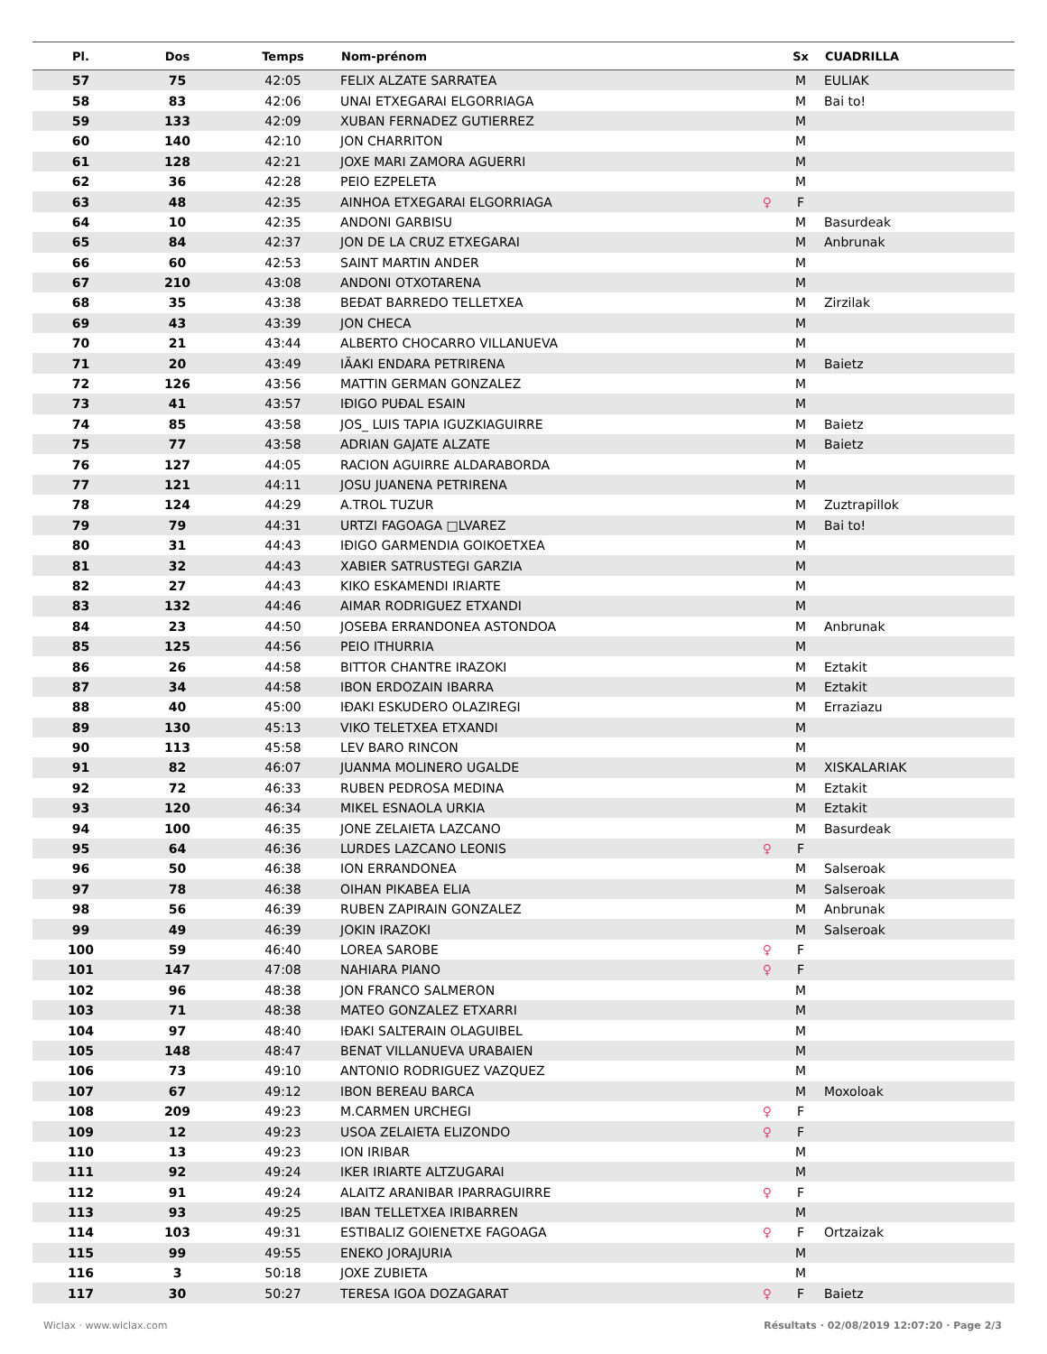| Pl. | Dos | Temps | Nom-prénom | | Sx | CUADRILLA |
| --- | --- | --- | --- | --- | --- | --- |
| 57 | 75 | 42:05 | FELIX ALZATE SARRATEA | | M | EULIAK |
| 58 | 83 | 42:06 | UNAI ETXEGARAI ELGORRIAGA | | M | Bai to! |
| 59 | 133 | 42:09 | XUBAN FERNADEZ GUTIERREZ | | M | |
| 60 | 140 | 42:10 | JON CHARRITON | | M | |
| 61 | 128 | 42:21 | JOXE MARI ZAMORA AGUERRI | | M | |
| 62 | 36 | 42:28 | PEIO EZPELETA | | M | |
| 63 | 48 | 42:35 | AINHOA ETXEGARAI ELGORRIAGA | ♀ | F | |
| 64 | 10 | 42:35 | ANDONI GARBISU | | M | Basurdeak |
| 65 | 84 | 42:37 | JON DE LA CRUZ ETXEGARAI | | M | Anbrunak |
| 66 | 60 | 42:53 | SAINT MARTIN ANDER | | M | |
| 67 | 210 | 43:08 | ANDONI OTXOTARENA | | M | |
| 68 | 35 | 43:38 | BEÐAT BARREDO TELLETXEA | | M | Zirzilak |
| 69 | 43 | 43:39 | JON CHECA | | M | |
| 70 | 21 | 43:44 | ALBERTO CHOCARRO VILLANUEVA | | M | |
| 71 | 20 | 43:49 | IÃAKI ENDARA PETRIRENA | | M | Baietz |
| 72 | 126 | 43:56 | MATTIN GERMAN GONZALEZ | | M | |
| 73 | 41 | 43:57 | IÐIGO PUÐAL ESAIN | | M | |
| 74 | 85 | 43:58 | JOS_ LUIS TAPIA IGUZKIAGUIRRE | | M | Baietz |
| 75 | 77 | 43:58 | ADRIAN GAJATE ALZATE | | M | Baietz |
| 76 | 127 | 44:05 | RACION AGUIRRE ALDARABORDA | | M | |
| 77 | 121 | 44:11 | JOSU JUANENA PETRIRENA | | M | |
| 78 | 124 | 44:29 | A.TROL TUZUR | | M | Zuztrapillok |
| 79 | 79 | 44:31 | URTZI FAGOAGA □LVAREZ | | M | Bai to! |
| 80 | 31 | 44:43 | IÐIGO GARMENDIA GOIKOETXEA | | M | |
| 81 | 32 | 44:43 | XABIER SATRUSTEGI GARZIA | | M | |
| 82 | 27 | 44:43 | KIKO ESKAMENDI IRIARTE | | M | |
| 83 | 132 | 44:46 | AIMAR RODRIGUEZ ETXANDI | | M | |
| 84 | 23 | 44:50 | JOSEBA ERRANDONEA ASTONDOA | | M | Anbrunak |
| 85 | 125 | 44:56 | PEIO ITHURRIA | | M | |
| 86 | 26 | 44:58 | BITTOR CHANTRE IRAZOKI | | M | Eztakit |
| 87 | 34 | 44:58 | IBON ERDOZAIN IBARRA | | M | Eztakit |
| 88 | 40 | 45:00 | IÐAKI ESKUDERO OLAZIREGI | | M | Erraziazu |
| 89 | 130 | 45:13 | VIKO TELETXEA ETXANDI | | M | |
| 90 | 113 | 45:58 | LEV BARO RINCON | | M | |
| 91 | 82 | 46:07 | JUANMA MOLINERO UGALDE | | M | XISKALARIAK |
| 92 | 72 | 46:33 | RUBEN PEDROSA MEDINA | | M | Eztakit |
| 93 | 120 | 46:34 | MIKEL ESNAOLA URKIA | | M | Eztakit |
| 94 | 100 | 46:35 | JONE ZELAIETA LAZCANO | | M | Basurdeak |
| 95 | 64 | 46:36 | LURDES LAZCANO LEONIS | ♀ | F | |
| 96 | 50 | 46:38 | ION ERRANDONEA | | M | Salseroak |
| 97 | 78 | 46:38 | OIHAN PIKABEA ELIA | | M | Salseroak |
| 98 | 56 | 46:39 | RUBEN ZAPIRAIN GONZALEZ | | M | Anbrunak |
| 99 | 49 | 46:39 | JOKIN IRAZOKI | | M | Salseroak |
| 100 | 59 | 46:40 | LOREA SAROBE | ♀ | F | |
| 101 | 147 | 47:08 | NAHIARA PIANO | ♀ | F | |
| 102 | 96 | 48:38 | JON FRANCO SALMERON | | M | |
| 103 | 71 | 48:38 | MATEO GONZALEZ ETXARRI | | M | |
| 104 | 97 | 48:40 | IÐAKI SALTERAIN OLAGUIBEL | | M | |
| 105 | 148 | 48:47 | BENAT VILLANUEVA URABAIEN | | M | |
| 106 | 73 | 49:10 | ANTONIO RODRIGUEZ VAZQUEZ | | M | |
| 107 | 67 | 49:12 | IBON BEREAU BARCA | | M | Moxoloak |
| 108 | 209 | 49:23 | M.CARMEN URCHEGI | ♀ | F | |
| 109 | 12 | 49:23 | USOA ZELAIETA ELIZONDO | ♀ | F | |
| 110 | 13 | 49:23 | ION IRIBAR | | M | |
| 111 | 92 | 49:24 | IKER IRIARTE ALTZUGARAI | | M | |
| 112 | 91 | 49:24 | ALAITZ ARANIBAR IPARRAGUIRRE | ♀ | F | |
| 113 | 93 | 49:25 | IBAN TELLETXEA IRIBARREN | | M | |
| 114 | 103 | 49:31 | ESTIBALIZ GOIENETXE FAGOAGA | ♀ | F | Ortzaizak |
| 115 | 99 | 49:55 | ENEKO JORAJURIA | | M | |
| 116 | 3 | 50:18 | JOXE ZUBIETA | | M | |
| 117 | 30 | 50:27 | TERESA IGOA DOZAGARAT | ♀ | F | Baietz |
Wiclax · www.wiclax.com Résultats · 02/08/2019 12:07:20 · Page 2/3